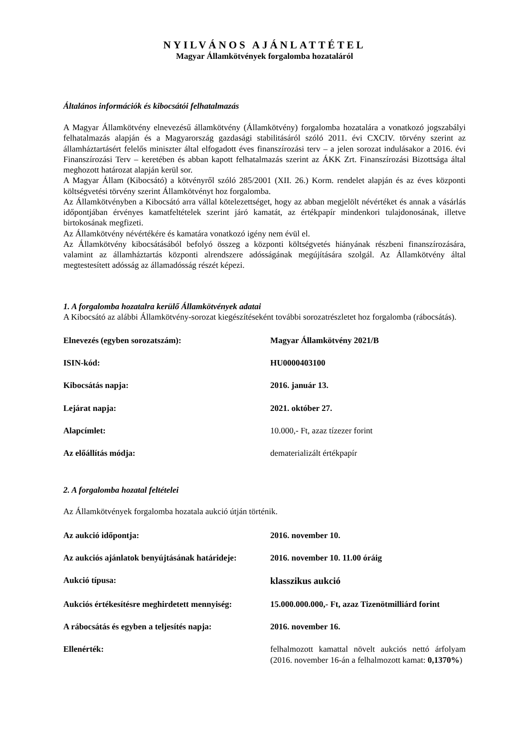NYILVÁNOS AJÁNLATTÉTEL
Magyar Államkötvények forgalomba hozataláról
Általános információk és kibocsátói felhatalmazás
A Magyar Államkötvény elnevezésű államkötvény (Államkötvény) forgalomba hozatalára a vonatkozó jogszabályi felhatalmazás alapján és a Magyarország gazdasági stabilitásáról szóló 2011. évi CXCIV. törvény szerint az államháztartásért felelős miniszter által elfogadott éves finanszírozási terv – a jelen sorozat indulásakor a 2016. évi Finanszírozási Terv – keretében és abban kapott felhatalmazás szerint az ÁKK Zrt. Finanszírozási Bizottsága által meghozott határozat alapján kerül sor.
A Magyar Állam (Kibocsátó) a kötvényről szóló 285/2001 (XII. 26.) Korm. rendelet alapján és az éves központi költségvetési törvény szerint Államkötvényt hoz forgalomba.
Az Államkötvényben a Kibocsátó arra vállal kötelezettséget, hogy az abban megjelölt névértéket és annak a vásárlás időpontjában érvényes kamatfeltételek szerint járó kamatát, az értékpapír mindenkori tulajdonosának, illetve birtokosának megfizeti.
Az Államkötvény névértékére és kamatára vonatkozó igény nem évül el.
Az Államkötvény kibocsátásából befolyó összeg a központi költségvetés hiányának részbeni finanszírozására, valamint az államháztartás központi alrendszere adósságának megújítására szolgál. Az Államkötvény által megtestesített adósság az államadósság részét képezi.
1. A forgalomba hozatalra kerülő Államkötvények adatai
A Kibocsátó az alábbi Államkötvény-sorozat kiegészítéseként további sorozatrészletet hoz forgalomba (rábocsátás).
| Elnevezés (egyben sorozatszám): | Magyar Államkötvény 2021/B |
| ISIN-kód: | HU0000403100 |
| Kibocsátás napja: | 2016. január 13. |
| Lejárat napja: | 2021. október 27. |
| Alapcímlet: | 10.000,- Ft, azaz tízezer forint |
| Az előállítás módja: | dematerializált értékpapír |
2. A forgalomba hozatal feltételei
Az Államkötvények forgalomba hozatala aukció útján történik.
| Az aukció időpontja: | 2016. november 10. |
| Az aukciós ajánlatok benyújtásának határideje: | 2016. november 10. 11.00 óráig |
| Aukció típusa: | klasszikus aukció |
| Aukciós értékesítésre meghirdetett mennyiség: | 15.000.000.000,- Ft, azaz Tizenötmilliárd forint |
| A rábocsátás és egyben a teljesítés napja: | 2016. november 16. |
| Ellenérték: | felhalmozott kamattal növelt aukciós nettó árfolyam (2016. november 16-án a felhalmozott kamat: 0,1370% ) |